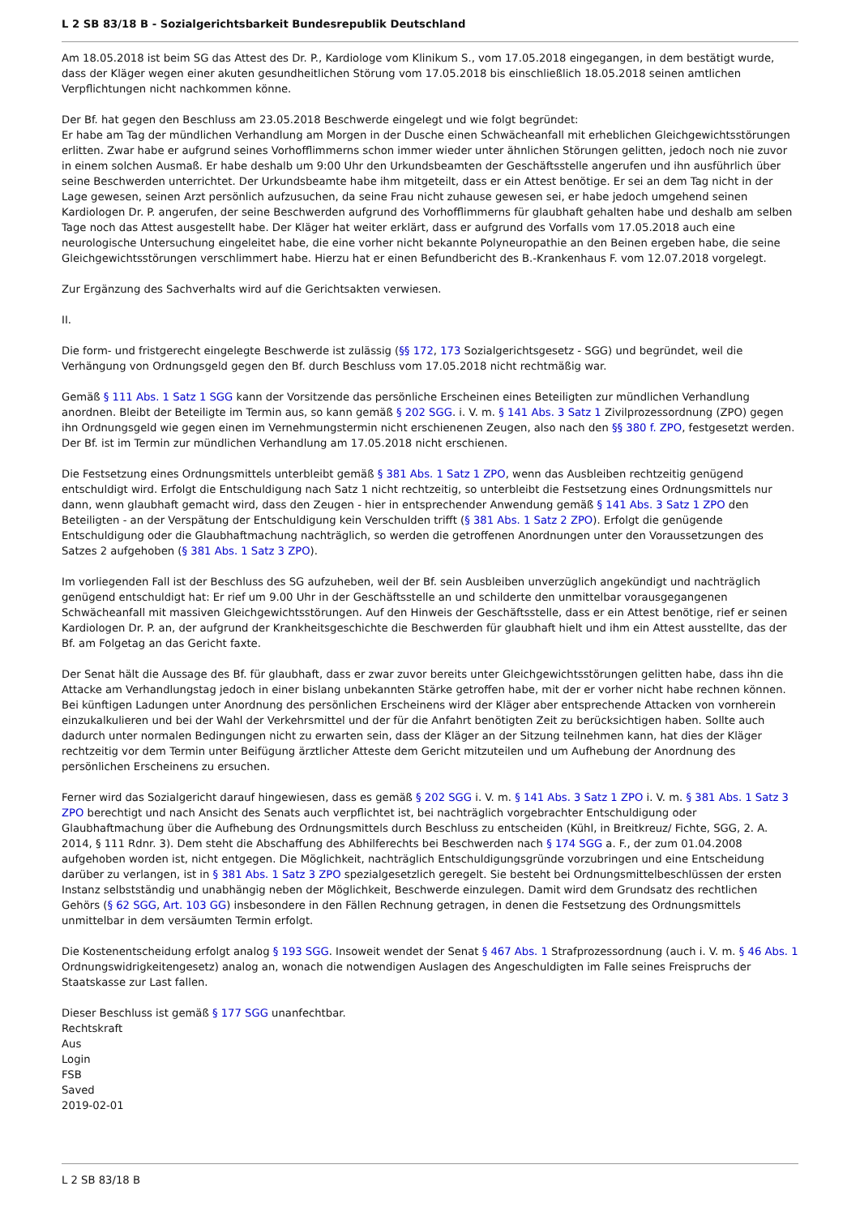L 2 SB 83/18 B - Sozialgerichtsbarkeit Bundesrepublik Deutschland
Am 18.05.2018 ist beim SG das Attest des Dr. P., Kardiologe vom Klinikum S., vom 17.05.2018 eingegangen, in dem bestätigt wurde, dass der Kläger wegen einer akuten gesundheitlichen Störung vom 17.05.2018 bis einschließlich 18.05.2018 seinen amtlichen Verpflichtungen nicht nachkommen könne.
Der Bf. hat gegen den Beschluss am 23.05.2018 Beschwerde eingelegt und wie folgt begründet:
Er habe am Tag der mündlichen Verhandlung am Morgen in der Dusche einen Schwächeanfall mit erheblichen Gleichgewichtsstörungen erlitten. Zwar habe er aufgrund seines Vorhofflimmerns schon immer wieder unter ähnlichen Störungen gelitten, jedoch noch nie zuvor in einem solchen Ausmaß. Er habe deshalb um 9:00 Uhr den Urkundsbeamten der Geschäftsstelle angerufen und ihn ausführlich über seine Beschwerden unterrichtet. Der Urkundsbeamte habe ihm mitgeteilt, dass er ein Attest benötige. Er sei an dem Tag nicht in der Lage gewesen, seinen Arzt persönlich aufzusuchen, da seine Frau nicht zuhause gewesen sei, er habe jedoch umgehend seinen Kardiologen Dr. P. angerufen, der seine Beschwerden aufgrund des Vorhofflimmerns für glaubhaft gehalten habe und deshalb am selben Tage noch das Attest ausgestellt habe. Der Kläger hat weiter erklärt, dass er aufgrund des Vorfalls vom 17.05.2018 auch eine neurologische Untersuchung eingeleitet habe, die eine vorher nicht bekannte Polyneuropathie an den Beinen ergeben habe, die seine Gleichgewichtsstörungen verschlimmert habe. Hierzu hat er einen Befundbericht des B.-Krankenhaus F. vom 12.07.2018 vorgelegt.
Zur Ergänzung des Sachverhalts wird auf die Gerichtsakten verwiesen.
II.
Die form- und fristgerecht eingelegte Beschwerde ist zulässig (§§ 172, 173 Sozialgerichtsgesetz - SGG) und begründet, weil die Verhängung von Ordnungsgeld gegen den Bf. durch Beschluss vom 17.05.2018 nicht rechtmäßig war.
Gemäß § 111 Abs. 1 Satz 1 SGG kann der Vorsitzende das persönliche Erscheinen eines Beteiligten zur mündlichen Verhandlung anordnen. Bleibt der Beteiligte im Termin aus, so kann gemäß § 202 SGG. i. V. m. § 141 Abs. 3 Satz 1 Zivilprozessordnung (ZPO) gegen ihn Ordnungsgeld wie gegen einen im Vernehmungstermin nicht erschienenen Zeugen, also nach den §§ 380 f. ZPO, festgesetzt werden. Der Bf. ist im Termin zur mündlichen Verhandlung am 17.05.2018 nicht erschienen.
Die Festsetzung eines Ordnungsmittels unterbleibt gemäß § 381 Abs. 1 Satz 1 ZPO, wenn das Ausbleiben rechtzeitig genügend entschuldigt wird. Erfolgt die Entschuldigung nach Satz 1 nicht rechtzeitig, so unterbleibt die Festsetzung eines Ordnungsmittels nur dann, wenn glaubhaft gemacht wird, dass den Zeugen - hier in entsprechender Anwendung gemäß § 141 Abs. 3 Satz 1 ZPO den Beteiligten - an der Verspätung der Entschuldigung kein Verschulden trifft (§ 381 Abs. 1 Satz 2 ZPO). Erfolgt die genügende Entschuldigung oder die Glaubhaftmachung nachträglich, so werden die getroffenen Anordnungen unter den Voraussetzungen des Satzes 2 aufgehoben (§ 381 Abs. 1 Satz 3 ZPO).
Im vorliegenden Fall ist der Beschluss des SG aufzuheben, weil der Bf. sein Ausbleiben unverzüglich angekündigt und nachträglich genügend entschuldigt hat: Er rief um 9.00 Uhr in der Geschäftsstelle an und schilderte den unmittelbar vorausgegangenen Schwächeanfall mit massiven Gleichgewichtsstörungen. Auf den Hinweis der Geschäftsstelle, dass er ein Attest benötige, rief er seinen Kardiologen Dr. P. an, der aufgrund der Krankheitsgeschichte die Beschwerden für glaubhaft hielt und ihm ein Attest ausstellte, das der Bf. am Folgetag an das Gericht faxte.
Der Senat hält die Aussage des Bf. für glaubhaft, dass er zwar zuvor bereits unter Gleichgewichtsstörungen gelitten habe, dass ihn die Attacke am Verhandlungstag jedoch in einer bislang unbekannten Stärke getroffen habe, mit der er vorher nicht habe rechnen können. Bei künftigen Ladungen unter Anordnung des persönlichen Erscheinens wird der Kläger aber entsprechende Attacken von vornherein einzukalkulieren und bei der Wahl der Verkehrsmittel und der für die Anfahrt benötigten Zeit zu berücksichtigen haben. Sollte auch dadurch unter normalen Bedingungen nicht zu erwarten sein, dass der Kläger an der Sitzung teilnehmen kann, hat dies der Kläger rechtzeitig vor dem Termin unter Beifügung ärztlicher Atteste dem Gericht mitzuteilen und um Aufhebung der Anordnung des persönlichen Erscheinens zu ersuchen.
Ferner wird das Sozialgericht darauf hingewiesen, dass es gemäß § 202 SGG i. V. m. § 141 Abs. 3 Satz 1 ZPO i. V. m. § 381 Abs. 1 Satz 3 ZPO berechtigt und nach Ansicht des Senats auch verpflichtet ist, bei nachträglich vorgebrachter Entschuldigung oder Glaubhaftmachung über die Aufhebung des Ordnungsmittels durch Beschluss zu entscheiden (Kühl, in Breitkreuz/ Fichte, SGG, 2. A. 2014, § 111 Rdnr. 3). Dem steht die Abschaffung des Abhilferechts bei Beschwerden nach § 174 SGG a. F., der zum 01.04.2008 aufgehoben worden ist, nicht entgegen. Die Möglichkeit, nachträglich Entschuldigungsgründe vorzubringen und eine Entscheidung darüber zu verlangen, ist in § 381 Abs. 1 Satz 3 ZPO spezialgesetzlich geregelt. Sie besteht bei Ordnungsmittelbeschlüssen der ersten Instanz selbstständig und unabhängig neben der Möglichkeit, Beschwerde einzulegen. Damit wird dem Grundsatz des rechtlichen Gehörs (§ 62 SGG, Art. 103 GG) insbesondere in den Fällen Rechnung getragen, in denen die Festsetzung des Ordnungsmittels unmittelbar in dem versäumten Termin erfolgt.
Die Kostenentscheidung erfolgt analog § 193 SGG. Insoweit wendet der Senat § 467 Abs. 1 Strafprozessordnung (auch i. V. m. § 46 Abs. 1 Ordnungswidrigkeitengesetz) analog an, wonach die notwendigen Auslagen des Angeschuldigten im Falle seines Freispruchs der Staatskasse zur Last fallen.
Dieser Beschluss ist gemäß § 177 SGG unanfechtbar.
Rechtskraft
Aus
Login
FSB
Saved
2019-02-01
L 2 SB 83/18 B